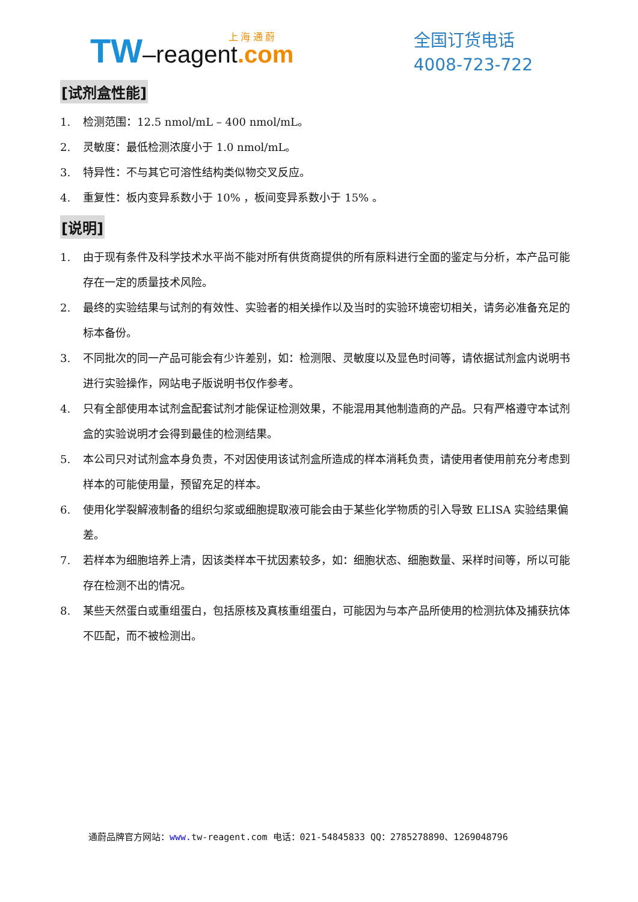上 海 通 蔚
TW–reagent.com
全国订货电话
4008-723-722
[试剂盒性能]
1. 检测范围：12.5 nmol/mL – 400 nmol/mL。
2. 灵敏度：最低检测浓度小于 1.0 nmol/mL。
3. 特异性：不与其它可溶性结构类似物交叉反应。
4. 重复性：板内变异系数小于 10% ，板间变异系数小于 15% 。
[说明]
1. 由于现有条件及科学技术水平尚不能对所有供货商提供的所有原料进行全面的鉴定与分析，本产品可能存在一定的质量技术风险。
2. 最终的实验结果与试剂的有效性、实验者的相关操作以及当时的实验环境密切相关，请务必准备充足的标本备份。
3. 不同批次的同一产品可能会有少许差别，如：检测限、灵敏度以及显色时间等，请依据试剂盒内说明书进行实验操作，网站电子版说明书仅作参考。
4. 只有全部使用本试剂盒配套试剂才能保证检测效果，不能混用其他制造商的产品。只有严格遵守本试剂盒的实验说明才会得到最佳的检测结果。
5. 本公司只对试剂盒本身负责，不对因使用该试剂盒所造成的样本消耗负责，请使用者使用前充分考虑到样本的可能使用量，预留充足的样本。
6. 使用化学裂解液制备的组织匀浆或细胞提取液可能会由于某些化学物质的引入导致 ELISA 实验结果偏差。
7. 若样本为细胞培养上清，因该类样本干扰因素较多，如：细胞状态、细胞数量、采样时间等，所以可能存在检测不出的情况。
8. 某些天然蛋白或重组蛋白，包括原核及真核重组蛋白，可能因为与本产品所使用的检测抗体及捕获抗体不匹配，而不被检测出。
通蔚品牌官方网站：www. tw-reagent.com 电话：021-54845833 QQ：2785278890、1269048796